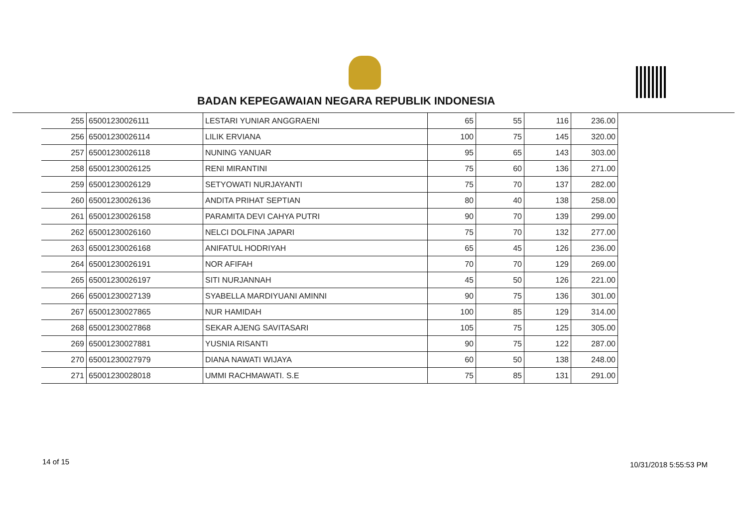BADAN KEPEGAWAIAN NEGARA REPUBLIK INDONESIA
| 255 | 65001230026111 | LESTARI YUNIAR ANGGRAENI | 65 | 55 | 116 | 236.00 |
| 256 | 65001230026114 | LILIK ERVIANA | 100 | 75 | 145 | 320.00 |
| 257 | 65001230026118 | NUNING YANUAR | 95 | 65 | 143 | 303.00 |
| 258 | 65001230026125 | RENI MIRANTINI | 75 | 60 | 136 | 271.00 |
| 259 | 65001230026129 | SETYOWATI NURJAYANTI | 75 | 70 | 137 | 282.00 |
| 260 | 65001230026136 | ANDITA PRIHAT SEPTIAN | 80 | 40 | 138 | 258.00 |
| 261 | 65001230026158 | PARAMITA DEVI CAHYA PUTRI | 90 | 70 | 139 | 299.00 |
| 262 | 65001230026160 | NELCI DOLFINA JAPARI | 75 | 70 | 132 | 277.00 |
| 263 | 65001230026168 | ANIFATUL HODRIYAH | 65 | 45 | 126 | 236.00 |
| 264 | 65001230026191 | NOR AFIFAH | 70 | 70 | 129 | 269.00 |
| 265 | 65001230026197 | SITI NURJANNAH | 45 | 50 | 126 | 221.00 |
| 266 | 65001230027139 | SYABELLA MARDIYUANI AMINNI | 90 | 75 | 136 | 301.00 |
| 267 | 65001230027865 | NUR HAMIDAH | 100 | 85 | 129 | 314.00 |
| 268 | 65001230027868 | SEKAR AJENG SAVITASARI | 105 | 75 | 125 | 305.00 |
| 269 | 65001230027881 | YUSNIA RISANTI | 90 | 75 | 122 | 287.00 |
| 270 | 65001230027979 | DIANA NAWATI WIJAYA | 60 | 50 | 138 | 248.00 |
| 271 | 65001230028018 | UMMI RACHMAWATI. S.E | 75 | 85 | 131 | 291.00 |
14 of 15 10/31/2018 5:55:53 PM